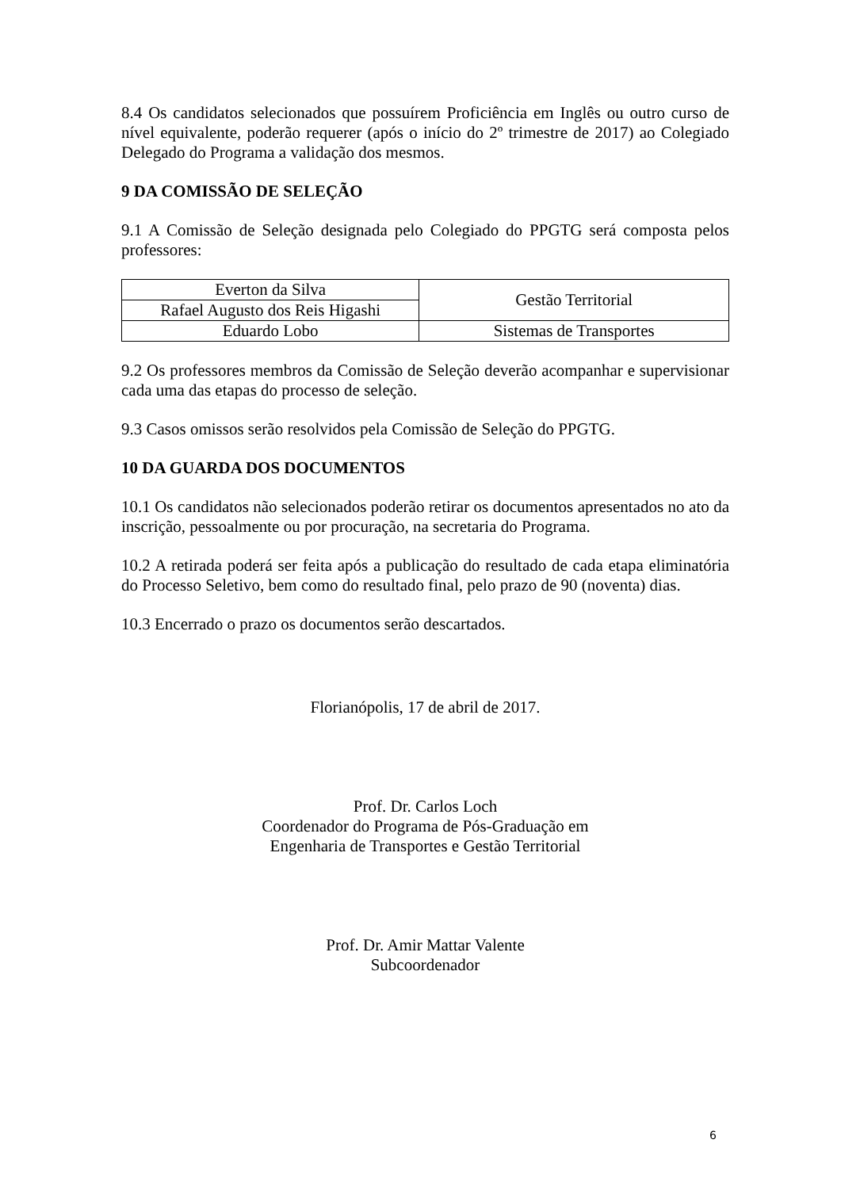8.4 Os candidatos selecionados que possuírem Proficiência em Inglês ou outro curso de nível equivalente, poderão requerer (após o início do 2º trimestre de 2017) ao Colegiado Delegado do Programa a validação dos mesmos.
9 DA COMISSÃO DE SELEÇÃO
9.1 A Comissão de Seleção designada pelo Colegiado do PPGTG será composta pelos professores:
| Everton da Silva | Gestão Territorial |
| Rafael Augusto dos Reis Higashi | |
| Eduardo Lobo | Sistemas de Transportes |
9.2 Os professores membros da Comissão de Seleção deverão acompanhar e supervisionar cada uma das etapas do processo de seleção.
9.3 Casos omissos serão resolvidos pela Comissão de Seleção do PPGTG.
10 DA GUARDA DOS DOCUMENTOS
10.1 Os candidatos não selecionados poderão retirar os documentos apresentados no ato da inscrição, pessoalmente ou por procuração, na secretaria do Programa.
10.2 A retirada poderá ser feita após a publicação do resultado de cada etapa eliminatória do Processo Seletivo, bem como do resultado final, pelo prazo de 90 (noventa) dias.
10.3 Encerrado o prazo os documentos serão descartados.
Florianópolis, 17 de abril de 2017.
Prof. Dr. Carlos Loch
Coordenador do Programa de Pós-Graduação em
Engenharia de Transportes e Gestão Territorial
Prof. Dr. Amir Mattar Valente
Subcoordenador
6